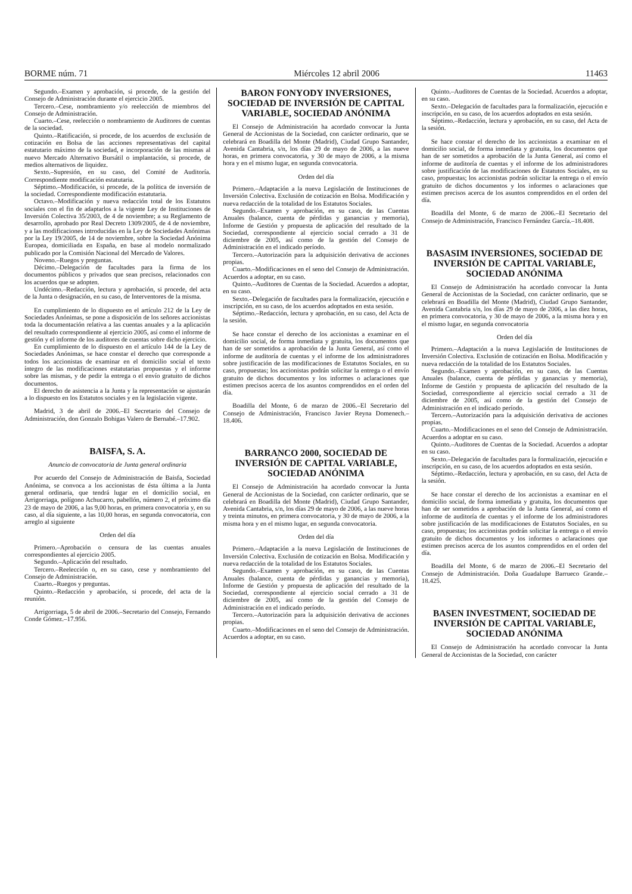BORME núm. 71 Miércoles 12 abril 2006 11463
Segundo.–Examen y aprobación, si procede, de la gestión del Consejo de Administración durante el ejercicio 2005.
Tercero.–Cese, nombramiento y/o reelección de miembros del Consejo de Administración.
Cuarto.–Cese, reelección o nombramiento de Auditores de cuentas de la sociedad.
Quinto.–Ratificación, si procede, de los acuerdos de exclusión de cotización en Bolsa de las acciones representativas del capital estatutario máximo de la sociedad, e incorporación de las mismas al nuevo Mercado Alternativo Bursátil o implantación, si procede, de medios alternativos de liquidez.
Sexto.–Supresión, en su caso, del Comité de Auditoría. Correspondiente modificación estatutaria.
Séptimo.–Modificación, si procede, de la política de inversión de la sociedad. Correspondiente modificación estatutaria.
Octavo.–Modificación y nueva redacción total de los Estatutos sociales con el fin de adaptarlos a la vigente Ley de Instituciones de Inversión Colectiva 35/2003, de 4 de noviembre; a su Reglamento de desarrollo, aprobado por Real Decreto 1309/2005, de 4 de noviembre, y a las modificaciones introducidas en la Ley de Sociedades Anónimas por la Ley 19/2005, de 14 de noviembre, sobre la Sociedad Anónima Europea, domiciliada en España, en base al modelo normalizado publicado por la Comisión Nacional del Mercado de Valores.
Noveno.–Ruegos y preguntas.
Décimo.–Delegación de facultades para la firma de los documentos públicos y privados que sean precisos, relacionados con los acuerdos que se adopten.
Undécimo.–Redacción, lectura y aprobación, si procede, del acta de la Junta o designación, en su caso, de Interventores de la misma.
En cumplimiento de lo dispuesto en el artículo 212 de la Ley de Sociedades Anónimas, se pone a disposición de los señores accionistas toda la documentación relativa a las cuentas anuales y a la aplicación del resultado correspondiente al ejercicio 2005, así como el informe de gestión y el informe de los auditores de cuentas sobre dicho ejercicio.
En cumplimiento de lo dispuesto en el artículo 144 de la Ley de Sociedades Anónimas, se hace constar el derecho que corresponde a todos los accionistas de examinar en el domicilio social el texto íntegro de las modificaciones estatutarias propuestas y el informe sobre las mismas, y de pedir la entrega o el envío gratuito de dichos documentos.
El derecho de asistencia a la Junta y la representación se ajustarán a lo dispuesto en los Estatutos sociales y en la legislación vigente.
Madrid, 3 de abril de 2006.–El Secretario del Consejo de Administración, don Gonzalo Bohigas Valero de Bernabé.–17.902.
BAISFA, S. A.
Anuncio de convocatoria de Junta general ordinaria
Por acuerdo del Consejo de Administración de Baisfa, Sociedad Anónima, se convoca a los accionistas de ésta última a la Junta general ordinaria, que tendrá lugar en el domicilio social, en Arrigorriaga, polígono Achucarro, pabellón, número 2, el próximo día 23 de mayo de 2006, a las 9,00 horas, en primera convocatoria y, en su caso, al día siguiente, a las 10,00 horas, en segunda convocatoria, con arreglo al siguiente
Orden del día
Primero.–Aprobación o censura de las cuentas anuales correspondientes al ejercicio 2005.
Segundo.–Aplicación del resultado.
Tercero.–Reelección o, en su caso, cese y nombramiento del Consejo de Administración.
Cuarto.–Ruegos y preguntas.
Quinto.–Redacción y aprobación, si procede, del acta de la reunión.
Arrigorriaga, 5 de abril de 2006.–Secretario del Consejo, Fernando Conde Gómez.–17.956.
BARON FONYODY INVERSIONES, SOCIEDAD DE INVERSIÓN DE CAPITAL VARIABLE, SOCIEDAD ANÓNIMA
El Consejo de Administración ha acordado convocar la Junta General de Accionistas de la Sociedad, con carácter ordinario, que se celebrará en Boadilla del Monte (Madrid), Ciudad Grupo Santander, Avenida Cantabria, s/n, los días 29 de mayo de 2006, a las nueve horas, en primera convocatoria, y 30 de mayo de 2006, a la misma hora y en el mismo lugar, en segunda convocatoria.
Orden del día
Primero.–Adaptación a la nueva Legislación de Instituciones de Inversión Colectiva. Exclusión de cotización en Bolsa. Modificación y nueva redacción de la totalidad de los Estatutos Sociales.
Segundo.–Examen y aprobación, en su caso, de las Cuentas Anuales (balance, cuenta de pérdidas y ganancias y memoria), Informe de Gestión y propuesta de aplicación del resultado de la Sociedad, correspondiente al ejercicio social cerrado a 31 de diciembre de 2005, así como de la gestión del Consejo de Administración en el indicado período.
Tercero.–Autorización para la adquisición derivativa de acciones propias.
Cuarto.–Modificaciones en el seno del Consejo de Administración. Acuerdos a adoptar, en su caso.
Quinto.–Auditores de Cuentas de la Sociedad. Acuerdos a adoptar, en su caso.
Sexto.–Delegación de facultades para la formalización, ejecución e inscripción, en su caso, de los acuerdos adoptados en esta sesión.
Séptimo.–Redacción, lectura y aprobación, en su caso, del Acta de la sesión.
Se hace constar el derecho de los accionistas a examinar en el domicilio social, de forma inmediata y gratuita, los documentos que han de ser sometidos a aprobación de la Junta General, así como el informe de auditoría de cuentas y el informe de los administradores sobre justificación de las modificaciones de Estatutos Sociales, en su caso, propuestas; los accionistas podrán solicitar la entrega o el envío gratuito de dichos documentos y los informes o aclaraciones que estimen precisos acerca de los asuntos comprendidos en el orden del día.
Boadilla del Monte, 6 de marzo de 2006.–El Secretario del Consejo de Administración, Francisco Javier Reyna Domenech.–18.406.
BARRANCO 2000, SOCIEDAD DE INVERSIÓN DE CAPITAL VARIABLE, SOCIEDAD ANÓNIMA
El Consejo de Administración ha acordado convocar la Junta General de Accionistas de la Sociedad, con carácter ordinario, que se celebrará en Boadilla del Monte (Madrid), Ciudad Grupo Santander, Avenida Cantabria, s/n, los días 29 de mayo de 2006, a las nueve horas y treinta minutos, en primera convocatoria, y 30 de mayo de 2006, a la misma hora y en el mismo lugar, en segunda convocatoria.
Orden del día
Primero.–Adaptación a la nueva Legislación de Instituciones de Inversión Colectiva. Exclusión de cotización en Bolsa. Modificación y nueva redacción de la totalidad de los Estatutos Sociales.
Segundo.–Examen y aprobación, en su caso, de las Cuentas Anuales (balance, cuenta de pérdidas y ganancias y memoria), Informe de Gestión y propuesta de aplicación del resultado de la Sociedad, correspondiente al ejercicio social cerrado a 31 de diciembre de 2005, así como de la gestión del Consejo de Administración en el indicado período.
Tercero.–Autorización para la adquisición derivativa de acciones propias.
Cuarto.–Modificaciones en el seno del Consejo de Administración. Acuerdos a adoptar, en su caso.
Quinto.–Auditores de Cuentas de la Sociedad. Acuerdos a adoptar, en su caso.
Sexto.–Delegación de facultades para la formalización, ejecución e inscripción, en su caso, de los acuerdos adoptados en esta sesión.
Séptimo.–Redacción, lectura y aprobación, en su caso, del Acta de la sesión.
Se hace constar el derecho de los accionistas a examinar en el domicilio social, de forma inmediata y gratuita, los documentos que han de ser sometidos a aprobación de la Junta General, así como el informe de auditoría de cuentas y el informe de los administradores sobre justificación de las modificaciones de Estatutos Sociales, en su caso, propuestas; los accionistas podrán solicitar la entrega o el envío gratuito de dichos documentos y los informes o aclaraciones que estimen precisos acerca de los asuntos comprendidos en el orden del día.
Boadilla del Monte, 6 de marzo de 2006.–El Secretario del Consejo de Administración, Francisco Fernández García.–18.408.
BASASIM INVERSIONES, SOCIEDAD DE INVERSIÓN DE CAPITAL VARIABLE, SOCIEDAD ANÓNIMA
El Consejo de Administración ha acordado convocar la Junta General de Accionistas de la Sociedad, con carácter ordinario, que se celebrará en Boadilla del Monte (Madrid), Ciudad Grupo Santander, Avenida Cantabria s/n, los días 29 de mayo de 2006, a las diez horas, en primera convocatoria, y 30 de mayo de 2006, a la misma hora y en el mismo lugar, en segunda convocatoria
Orden del día
Primero.–Adaptación a la nueva Legislación de Instituciones de Inversión Colectiva. Exclusión de cotización en Bolsa. Modificación y nueva redacción de la totalidad de los Estatutos Sociales.
Segundo.–Examen y aprobación, en su caso, de las Cuentas Anuales (balance, cuenta de pérdidas y ganancias y memoria), Informe de Gestión y propuesta de aplicación del resultado de la Sociedad, correspondiente al ejercicio social cerrado a 31 de diciembre de 2005, así como de la gestión del Consejo de Administración en el indicado período.
Tercero.–Autorización para la adquisición derivativa de acciones propias.
Cuarto.–Modificaciones en el seno del Consejo de Administración. Acuerdos a adoptar en su caso.
Quinto.–Auditores de Cuentas de la Sociedad. Acuerdos a adoptar en su caso.
Sexto.–Delegación de facultades para la formalización, ejecución e inscripción, en su caso, de los acuerdos adoptados en esta sesión.
Séptimo.–Redacción, lectura y aprobación, en su caso, del Acta de la sesión.
Se hace constar el derecho de los accionistas a examinar en el domicilio social, de forma inmediata y gratuita, los documentos que han de ser sometidos a aprobación de la Junta General, así como el informe de auditoría de cuentas y el informe de los administradores sobre justificación de las modificaciones de Estatutos Sociales, en su caso, propuestas; los accionistas podrán solicitar la entrega o el envío gratuito de dichos documentos y los informes o aclaraciones que estimen precisos acerca de los asuntos comprendidos en el orden del día.
Boadilla del Monte, 6 de marzo de 2006.–El Secretario del Consejo de Administración. Doña Guadalupe Barrueco Grande.–18.425.
BASEN INVESTMENT, SOCIEDAD DE INVERSIÓN DE CAPITAL VARIABLE, SOCIEDAD ANÓNIMA
El Consejo de Administración ha acordado convocar la Junta General de Accionistas de la Sociedad, con carácter